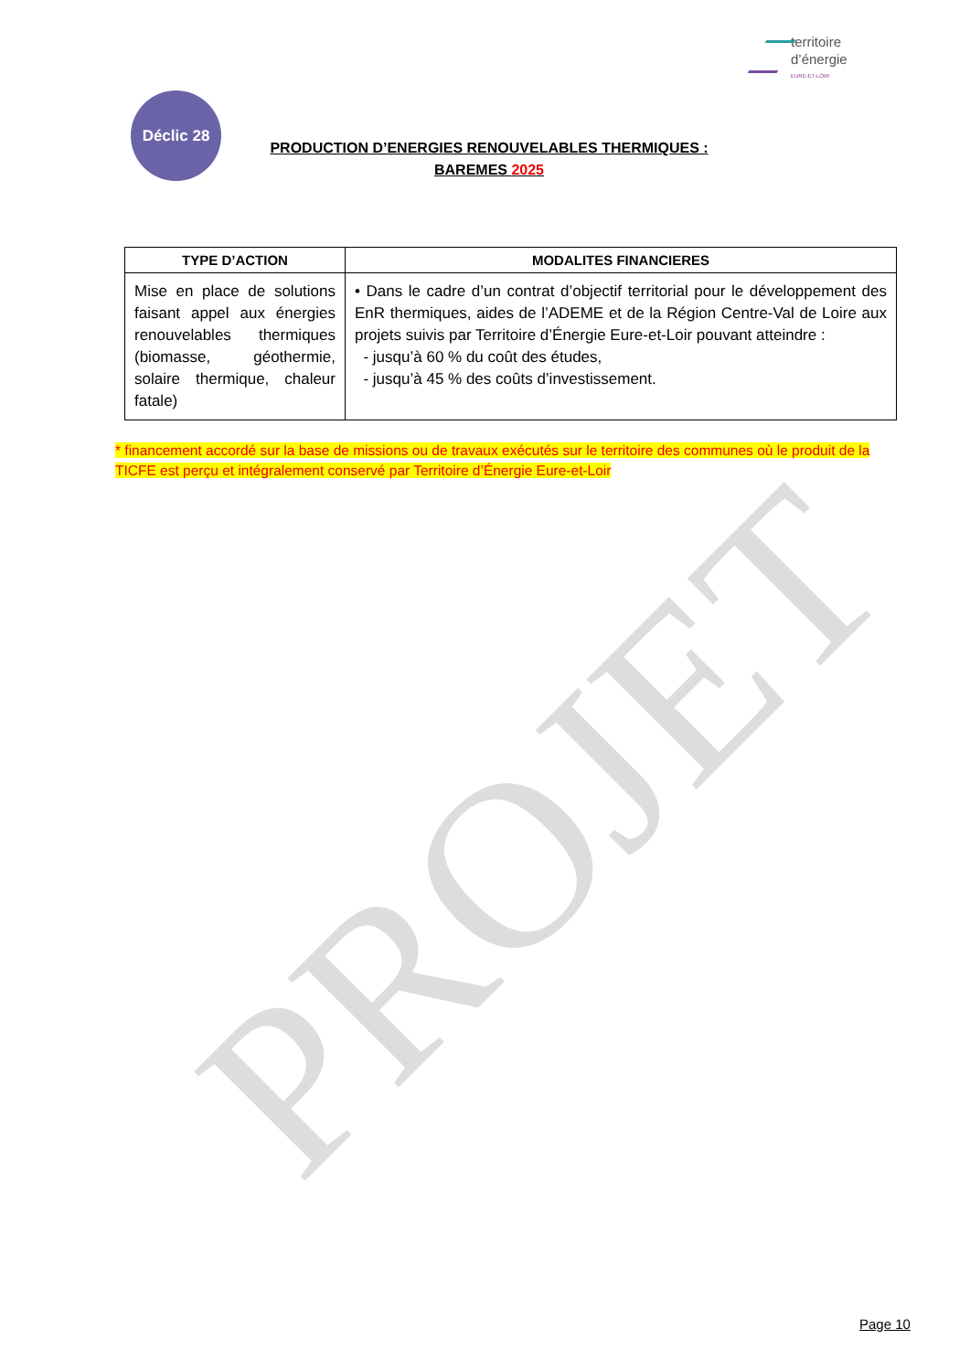PROJET
territoire
d’énergie
EURE-ET-LOIR
Déclic 28
PRODUCTION D’ENERGIES RENOUVELABLES THERMIQUES :
BAREMES 2025
| TYPE D’ACTION | MODALITES FINANCIERES |
| --- | --- |
| Mise en place de solutions faisant appel aux énergies renouvelables thermiques (biomasse, géothermie, solaire thermique, chaleur fatale) | • Dans le cadre d’un contrat d’objectif territorial pour le développement des EnR thermiques, aides de l’ADEME et de la Région Centre-Val de Loire aux projets suivis par Territoire d’Énergie Eure-et-Loir pouvant atteindre : - jusqu’à 60 % du coût des études, - jusqu’à 45 % des coûts d’investissement. |
* financement accordé sur la base de missions ou de travaux exécutés sur le territoire des communes où le produit de la TICFE est perçu et intégralement conservé par Territoire d’Énergie Eure-et-Loir
Page 10